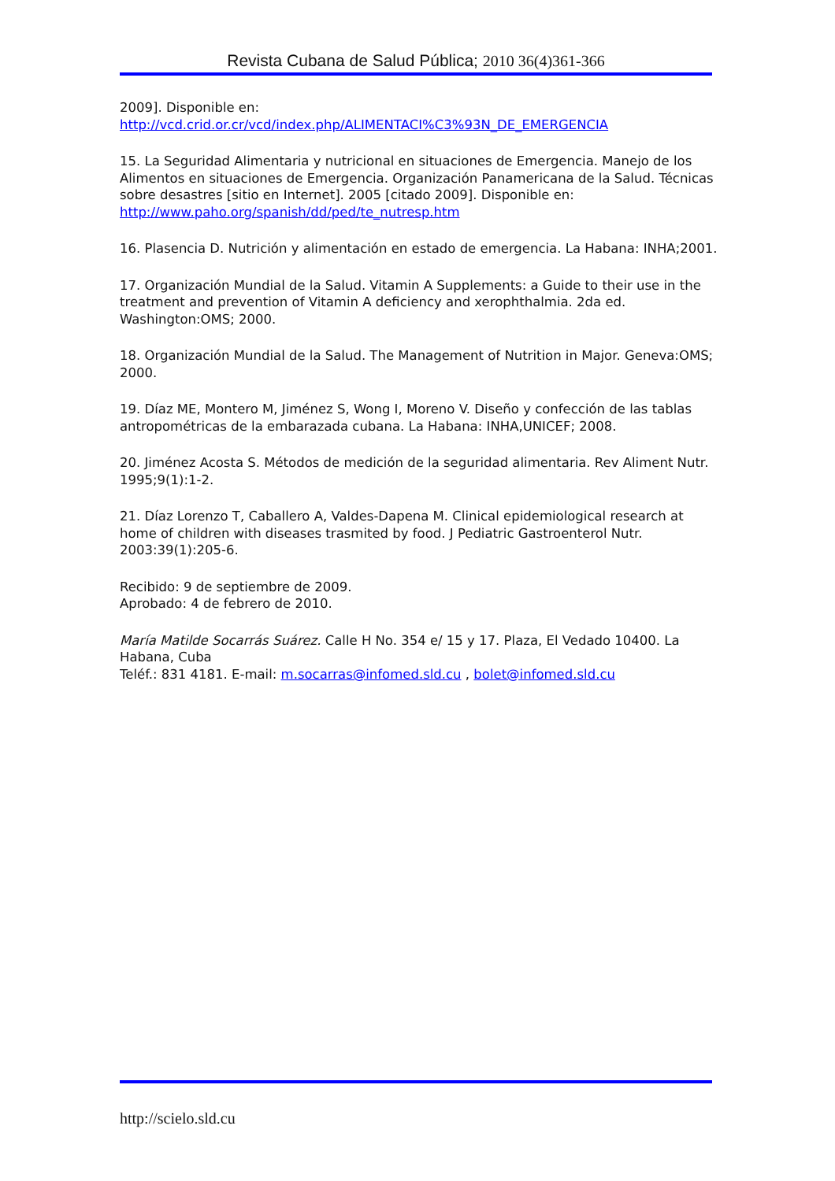Revista Cubana de Salud Pública; 2010 36(4)361-366
2009]. Disponible en:
http://vcd.crid.or.cr/vcd/index.php/ALIMENTACI%C3%93N_DE_EMERGENCIA
15. La Seguridad Alimentaria y nutricional en situaciones de Emergencia. Manejo de los Alimentos en situaciones de Emergencia. Organización Panamericana de la Salud. Técnicas sobre desastres [sitio en Internet]. 2005 [citado 2009]. Disponible en: http://www.paho.org/spanish/dd/ped/te_nutresp.htm
16. Plasencia D. Nutrición y alimentación en estado de emergencia. La Habana: INHA;2001.
17. Organización Mundial de la Salud. Vitamin A Supplements: a Guide to their use in the treatment and prevention of Vitamin A deficiency and xerophthalmia. 2da ed. Washington:OMS; 2000.
18. Organización Mundial de la Salud. The Management of Nutrition in Major. Geneva:OMS; 2000.
19. Díaz ME, Montero M, Jiménez S, Wong I, Moreno V. Diseño y confección de las tablas antropométricas de la embarazada cubana. La Habana: INHA,UNICEF; 2008.
20. Jiménez Acosta S. Métodos de medición de la seguridad alimentaria. Rev Aliment Nutr. 1995;9(1):1-2.
21. Díaz Lorenzo T, Caballero A, Valdes-Dapena M. Clinical epidemiological research at home of children with diseases trasmited by food. J Pediatric Gastroenterol Nutr. 2003:39(1):205-6.
Recibido: 9 de septiembre de 2009.
Aprobado: 4 de febrero de 2010.
María Matilde Socarrás Suárez. Calle H No. 354 e/ 15 y 17. Plaza, El Vedado 10400. La Habana, Cuba
Teléf.: 831 4181. E-mail: m.socarras@infomed.sld.cu , bolet@infomed.sld.cu
http://scielo.sld.cu